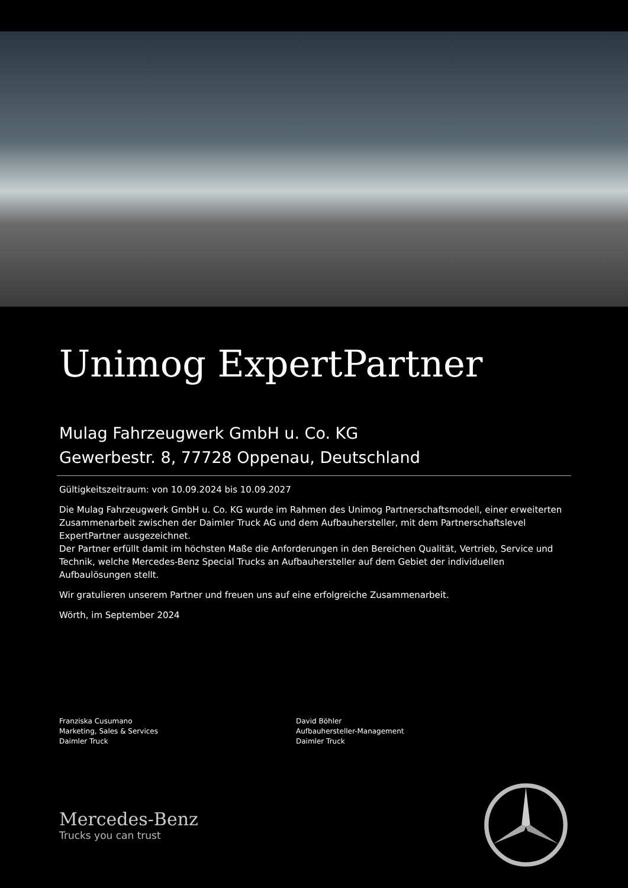Unimog ExpertPartner
Mulag Fahrzeugwerk GmbH u. Co. KG
Gewerbestr. 8, 77728 Oppenau, Deutschland
Gültigkeitszeitraum: von 10.09.2024 bis 10.09.2027
Die Mulag Fahrzeugwerk GmbH u. Co. KG wurde im Rahmen des Unimog Partnerschaftsmodell, einer erweiterten Zusammenarbeit zwischen der Daimler Truck AG und dem Aufbauhersteller, mit dem Partnerschaftslevel ExpertPartner ausgezeichnet.
Der Partner erfüllt damit im höchsten Maße die Anforderungen in den Bereichen Qualität, Vertrieb, Service und Technik, welche Mercedes-Benz Special Trucks an Aufbauhersteller auf dem Gebiet der individuellen Aufbaulösungen stellt.
Wir gratulieren unserem Partner und freuen uns auf eine erfolgreiche Zusammenarbeit.
Wörth, im September 2024
Franziska Cusumano
Marketing, Sales & Services
Daimler Truck
David Böhler
Aufbauhersteller-Management
Daimler Truck
Mercedes-Benz
Trucks you can trust